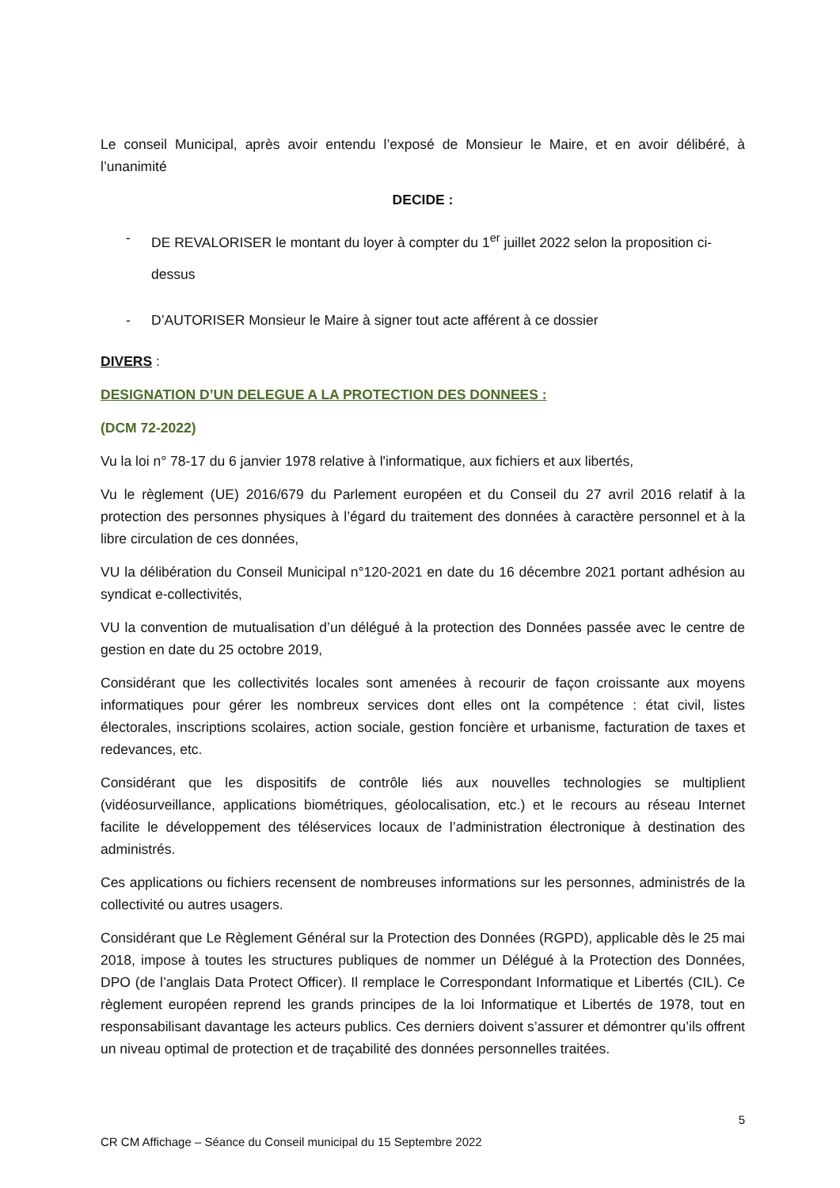Le conseil Municipal, après avoir entendu l’exposé de Monsieur le Maire, et en avoir délibéré, à l’unanimité
DECIDE :
- DE REVALORISER le montant du loyer à compter du 1<sup>er</sup> juillet 2022 selon la proposition ci-dessus
- D’AUTORISER Monsieur le Maire à signer tout acte afférent à ce dossier
DIVERS :
DESIGNATION D’UN DELEGUE A LA PROTECTION DES DONNEES :
(DCM 72-2022)
Vu la loi n° 78-17 du 6 janvier 1978 relative à l'informatique, aux fichiers et aux libertés,
Vu le règlement (UE) 2016/679 du Parlement européen et du Conseil du 27 avril 2016 relatif à la protection des personnes physiques à l’égard du traitement des données à caractère personnel et à la libre circulation de ces données,
VU la délibération du Conseil Municipal n°120-2021 en date du 16 décembre 2021 portant adhésion au syndicat e-collectivités,
VU la convention de mutualisation d’un délégué à la protection des Données passée avec le centre de gestion en date du 25 octobre 2019,
Considérant que les collectivités locales sont amenées à recourir de façon croissante aux moyens informatiques pour gérer les nombreux services dont elles ont la compétence : état civil, listes électorales, inscriptions scolaires, action sociale, gestion foncière et urbanisme, facturation de taxes et redevances, etc.
Considérant que les dispositifs de contrôle liés aux nouvelles technologies se multiplient (vidéosurveillance, applications biométriques, géolocalisation, etc.) et le recours au réseau Internet facilite le développement des téléservices locaux de l’administration électronique à destination des administrés.
Ces applications ou fichiers recensent de nombreuses informations sur les personnes, administrés de la collectivité ou autres usagers.
Considérant que Le Règlement Général sur la Protection des Données (RGPD), applicable dès le 25 mai 2018, impose à toutes les structures publiques de nommer un Délégué à la Protection des Données, DPO (de l’anglais Data Protect Officer). Il remplace le Correspondant Informatique et Libertés (CIL). Ce règlement européen reprend les grands principes de la loi Informatique et Libertés de 1978, tout en responsabilisant davantage les acteurs publics. Ces derniers doivent s’assurer et démontrer qu’ils offrent un niveau optimal de protection et de traçabilité des données personnelles traitées.
5
CR CM Affichage – Séance du Conseil municipal du 15 Septembre 2022